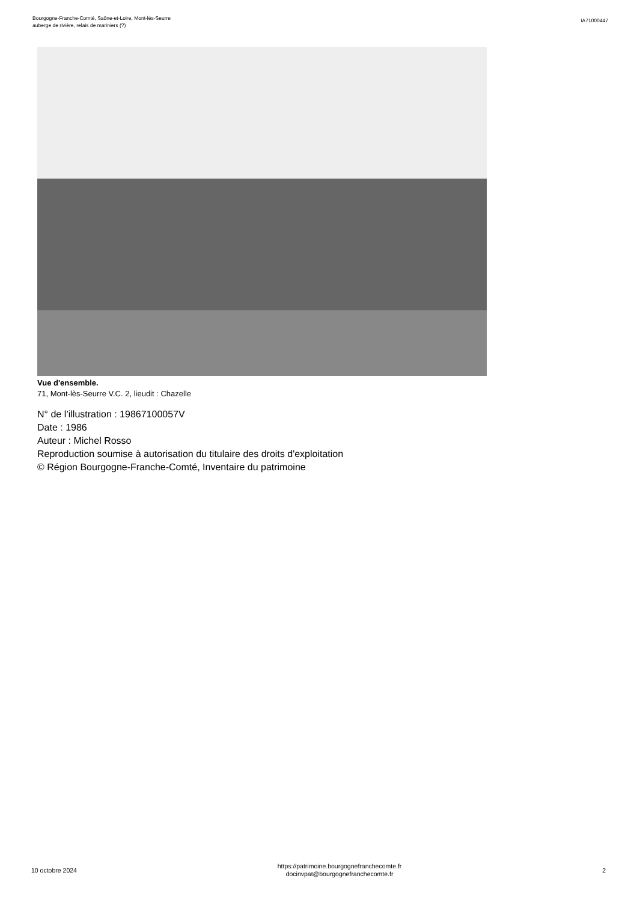Bourgogne-Franche-Comté, Saône-et-Loire, Mont-lès-Seurre
auberge de rivière, relais de mariniers (?)
IA71000447
Vue d'ensemble.
71, Mont-lès-Seurre V.C. 2, lieudit : Chazelle
N° de l’illustration : 19867100057V
Date : 1986
Auteur : Michel Rosso
Reproduction soumise à autorisation du titulaire des droits d'exploitation
© Région Bourgogne-Franche-Comté, Inventaire du patrimoine
10 octobre 2024
https://patrimoine.bourgognefranchecomte.fr
docinvpat@bourgognefranchecomte.fr
2